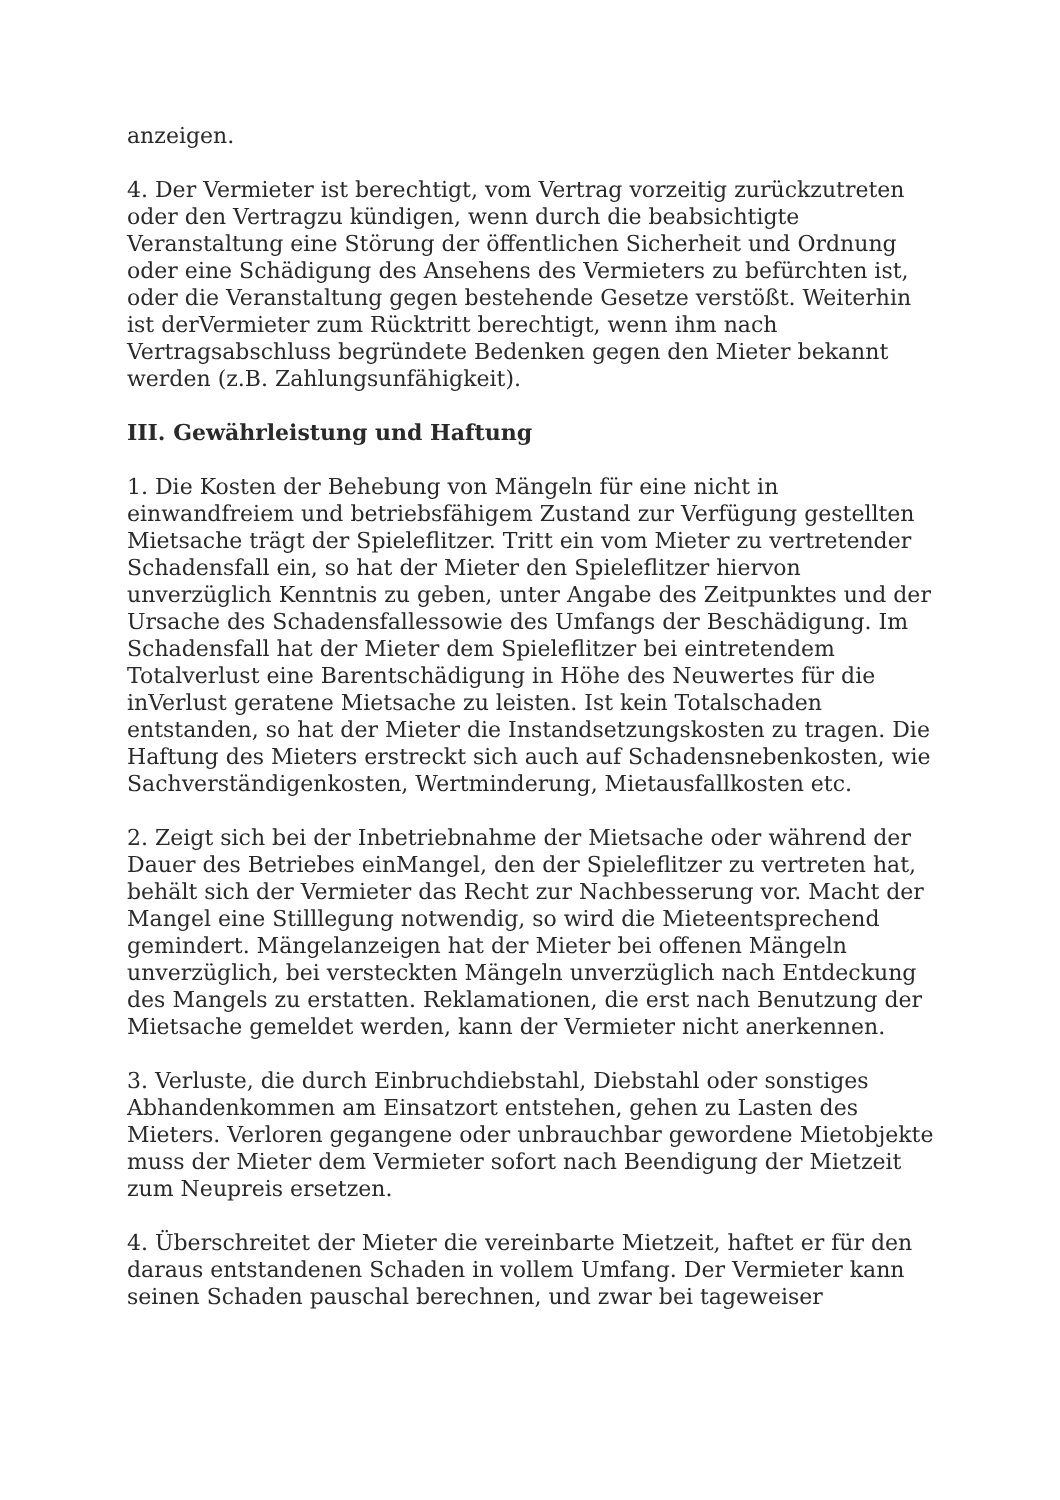anzeigen.
4. Der Vermieter ist berechtigt, vom Vertrag vorzeitig zurückzutreten oder den Vertragzu kündigen, wenn durch die beabsichtigte Veranstaltung eine Störung der öffentlichen Sicherheit und Ordnung oder eine Schädigung des Ansehens des Vermieters zu befürchten ist, oder die Veranstaltung gegen bestehende Gesetze verstößt. Weiterhin ist derVermieter zum Rücktritt berechtigt, wenn ihm nach Vertragsabschluss begründete Bedenken gegen den Mieter bekannt werden (z.B. Zahlungsunfähigkeit).
III. Gewährleistung und Haftung
1. Die Kosten der Behebung von Mängeln für eine nicht in einwandfreiem und betriebsfähigem Zustand zur Verfügung gestellten Mietsache trägt der Spieleflitzer. Tritt ein vom Mieter zu vertretender Schadensfall ein, so hat der Mieter den Spieleflitzer hiervon unverzüglich Kenntnis zu geben, unter Angabe des Zeitpunktes und der Ursache des Schadensfallessowie des Umfangs der Beschädigung. Im Schadensfall hat der Mieter dem Spieleflitzer bei eintretendem Totalverlust eine Barentschädigung in Höhe des Neuwertes für die inVerlust geratene Mietsache zu leisten. Ist kein Totalschaden entstanden, so hat der Mieter die Instandsetzungskosten zu tragen. Die Haftung des Mieters erstreckt sich auch auf Schadensnebenkosten, wie Sachverständigenkosten, Wertminderung, Mietausfallkosten etc.
2. Zeigt sich bei der Inbetriebnahme der Mietsache oder während der Dauer des Betriebes einMangel, den der Spieleflitzer zu vertreten hat, behält sich der Vermieter das Recht zur Nachbesserung vor. Macht der Mangel eine Stilllegung notwendig, so wird die Mieteentsprechend gemindert. Mängelanzeigen hat der Mieter bei offenen Mängeln unverzüglich, bei versteckten Mängeln unverzüglich nach Entdeckung des Mangels zu erstatten. Reklamationen, die erst nach Benutzung der Mietsache gemeldet werden, kann der Vermieter nicht anerkennen.
3. Verluste, die durch Einbruchdiebstahl, Diebstahl oder sonstiges Abhandenkommen am Einsatzort entstehen, gehen zu Lasten des Mieters. Verloren gegangene oder unbrauchbar gewordene Mietobjekte muss der Mieter dem Vermieter sofort nach Beendigung der Mietzeit zum Neupreis ersetzen.
4. Überschreitet der Mieter die vereinbarte Mietzeit, haftet er für den daraus entstandenen Schaden in vollem Umfang. Der Vermieter kann seinen Schaden pauschal berechnen, und zwar bei tageweiser